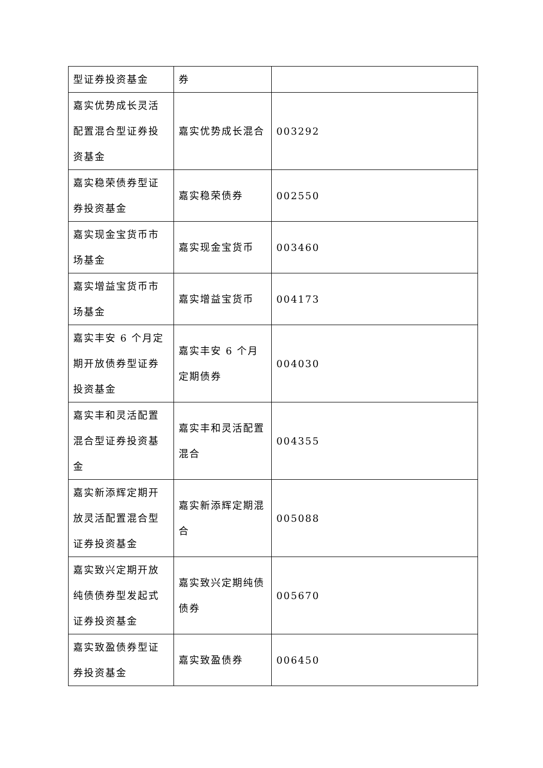| 型证券投资基金 | 券 | |
| 嘉实优势成长灵活配置混合型证券投资基金 | 嘉实优势成长混合 | 003292 |
| 嘉实稳荣债券型证券投资基金 | 嘉实稳荣债券 | 002550 |
| 嘉实现金宝货币市场基金 | 嘉实现金宝货币 | 003460 |
| 嘉实增益宝货币市场基金 | 嘉实增益宝货币 | 004173 |
| 嘉实丰安 6 个月定期开放债券型证券投资基金 | 嘉实丰安 6 个月定期债券 | 004030 |
| 嘉实丰和灵活配置混合型证券投资基金 | 嘉实丰和灵活配置混合 | 004355 |
| 嘉实新添辉定期开放灵活配置混合型证券投资基金 | 嘉实新添辉定期混合 | 005088 |
| 嘉实致兴定期开放纯债债券型发起式证券投资基金 | 嘉实致兴定期纯债债券 | 005670 |
| 嘉实致盈债券型证券投资基金 | 嘉实致盈债券 | 006450 |